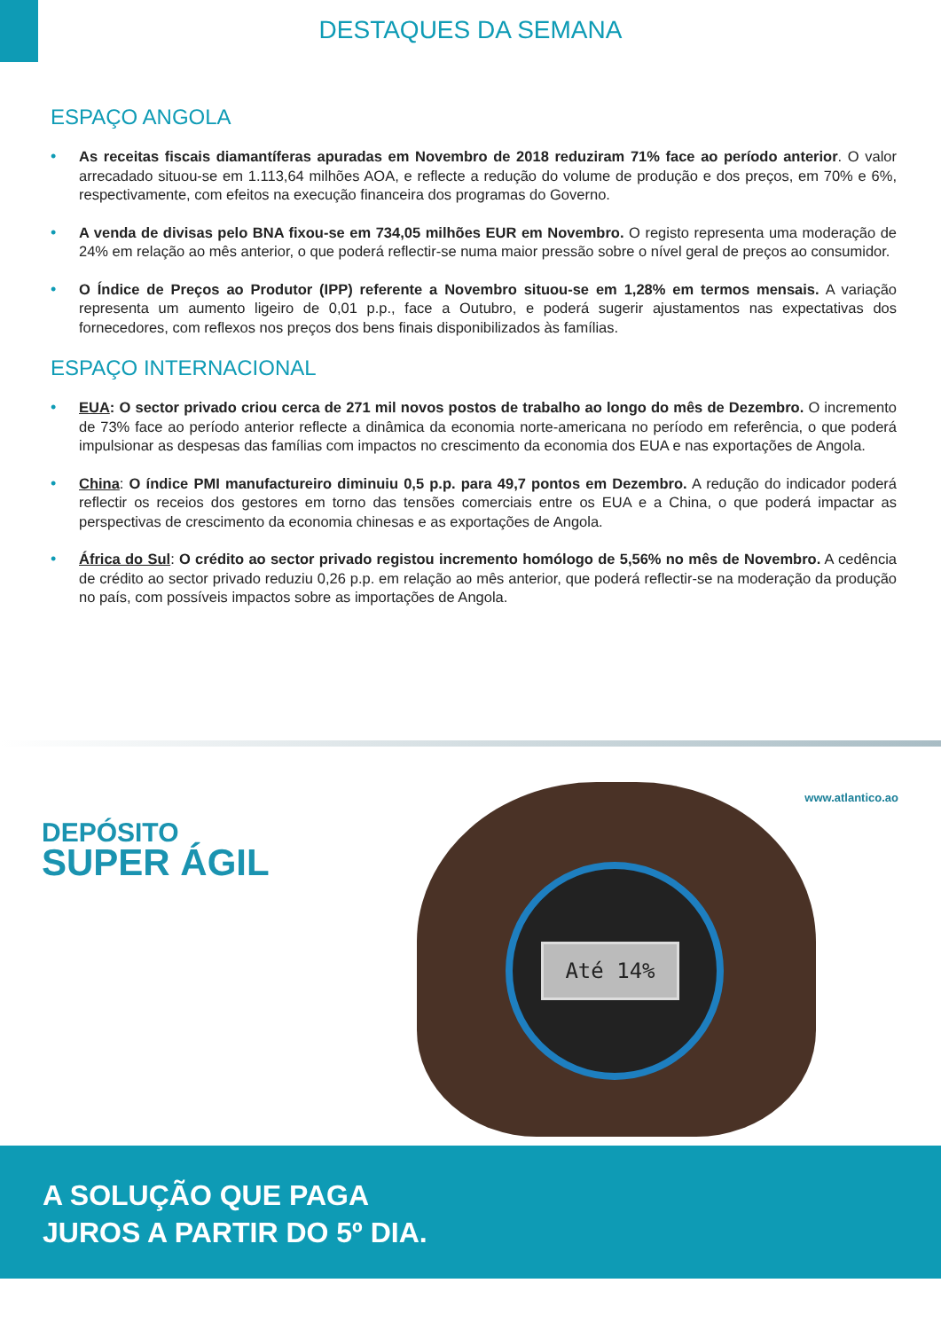DESTAQUES DA SEMANA
ESPAÇO ANGOLA
• As receitas fiscais diamantíferas apuradas em Novembro de 2018 reduziram 71% face ao período anterior. O valor arrecadado situou-se em 1.113,64 milhões AOA, e reflecte a redução do volume de produção e dos preços, em 70% e 6%, respectivamente, com efeitos na execução financeira dos programas do Governo.
• A venda de divisas pelo BNA fixou-se em 734,05 milhões EUR em Novembro. O registo representa uma moderação de 24% em relação ao mês anterior, o que poderá reflectir-se numa maior pressão sobre o nível geral de preços ao consumidor.
• O Índice de Preços ao Produtor (IPP) referente a Novembro situou-se em 1,28% em termos mensais. A variação representa um aumento ligeiro de 0,01 p.p., face a Outubro, e poderá sugerir ajustamentos nas expectativas dos fornecedores, com reflexos nos preços dos bens finais disponibilizados às famílias.
ESPAÇO INTERNACIONAL
• EUA: O sector privado criou cerca de 271 mil novos postos de trabalho ao longo do mês de Dezembro. O incremento de 73% face ao período anterior reflecte a dinâmica da economia norte-americana no período em referência, o que poderá impulsionar as despesas das famílias com impactos no crescimento da economia dos EUA e nas exportações de Angola.
• China: O índice PMI manufactureiro diminuiu 0,5 p.p. para 49,7 pontos em Dezembro. A redução do indicador poderá reflectir os receios dos gestores em torno das tensões comerciais entre os EUA e a China, o que poderá impactar as perspectivas de crescimento da economia chinesas e as exportações de Angola.
• África do Sul: O crédito ao sector privado registou incremento homólogo de 5,56% no mês de Novembro. A cedência de crédito ao sector privado reduziu 0,26 p.p. em relação ao mês anterior, que poderá reflectir-se na moderação da produção no país, com possíveis impactos sobre as importações de Angola.
www.atlantico.ao
DEPÓSITO
SUPER ÁGIL
Até 14%
A SOLUÇÃO QUE PAGA
JUROS A PARTIR DO 5º DIA.